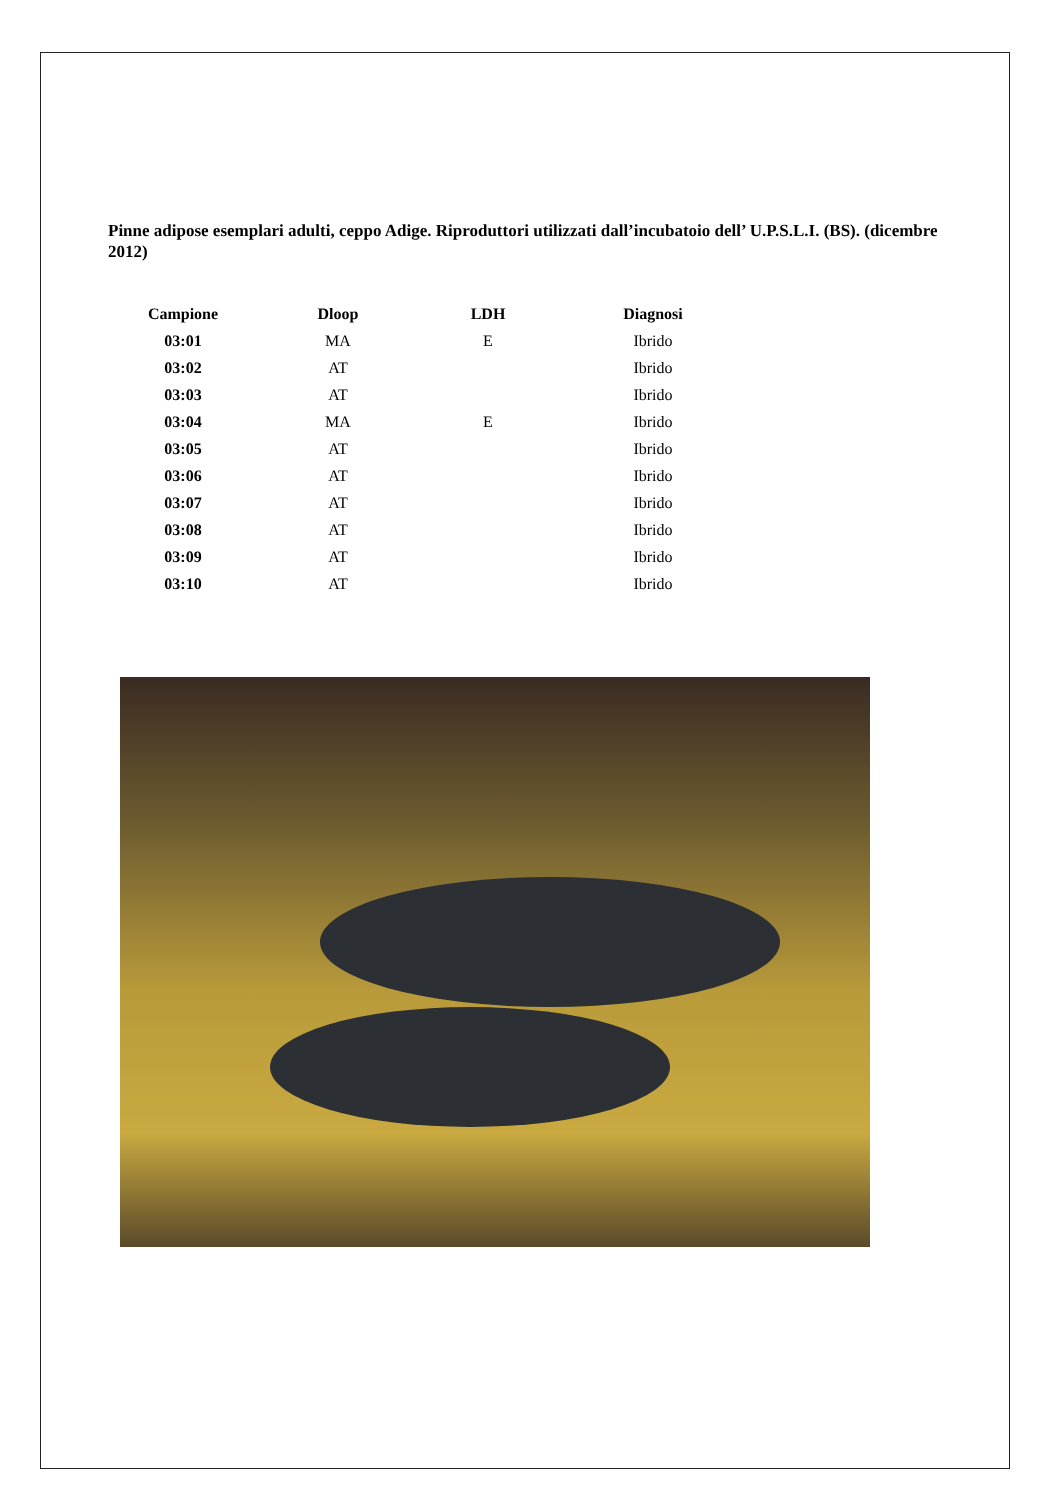Pinne adipose esemplari adulti, ceppo Adige. Riproduttori utilizzati dall’incubatoio dell’ U.P.S.L.I. (BS). (dicembre 2012)
| Campione | Dloop | LDH | Diagnosi |
| --- | --- | --- | --- |
| 03:01 | MA | E | Ibrido |
| 03:02 | AT | | Ibrido |
| 03:03 | AT | | Ibrido |
| 03:04 | MA | E | Ibrido |
| 03:05 | AT | | Ibrido |
| 03:06 | AT | | Ibrido |
| 03:07 | AT | | Ibrido |
| 03:08 | AT | | Ibrido |
| 03:09 | AT | | Ibrido |
| 03:10 | AT | | Ibrido |